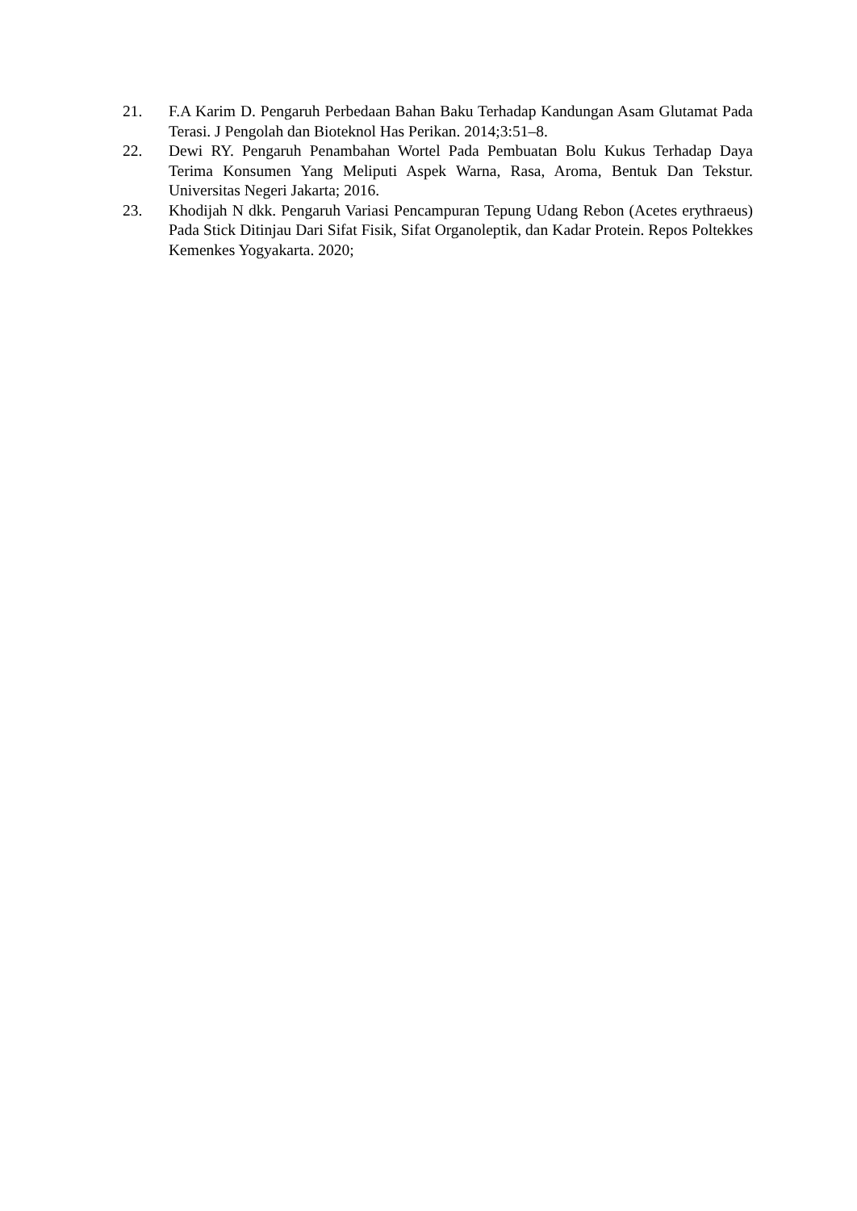21. F.A Karim D. Pengaruh Perbedaan Bahan Baku Terhadap Kandungan Asam Glutamat Pada Terasi. J Pengolah dan Bioteknol Has Perikan. 2014;3:51–8.
22. Dewi RY. Pengaruh Penambahan Wortel Pada Pembuatan Bolu Kukus Terhadap Daya Terima Konsumen Yang Meliputi Aspek Warna, Rasa, Aroma, Bentuk Dan Tekstur. Universitas Negeri Jakarta; 2016.
23. Khodijah N dkk. Pengaruh Variasi Pencampuran Tepung Udang Rebon (Acetes erythraeus) Pada Stick Ditinjau Dari Sifat Fisik, Sifat Organoleptik, dan Kadar Protein. Repos Poltekkes Kemenkes Yogyakarta. 2020;